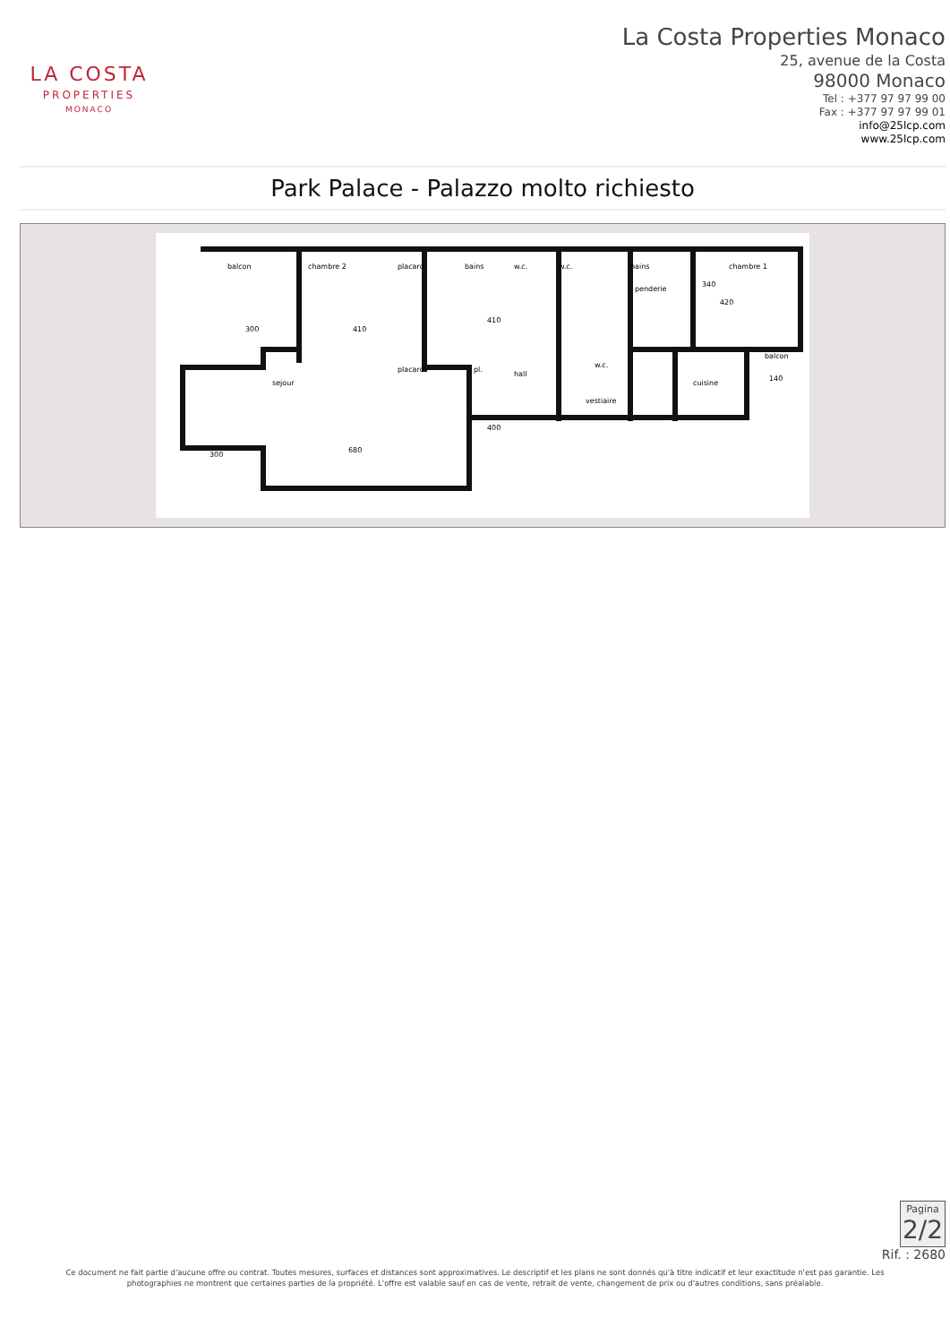LA COSTA
PROPERTIES
MONACO
La Costa Properties Monaco
25, avenue de la Costa
98000 Monaco
Tel : +377 97 97 99 00
Fax : +377 97 97 99 01
info@25lcp.com
www.25lcp.com
Park Palace - Palazzo molto richiesto
300
410
placard
pl.
hall
vestiaire
cuisine
balcon
140
420
680
300
chambre 1
chambre 2
placard
bains
bains
penderie
sejour
w.c.
w.c.
balcon
410
400
340
w.c.
Pagina
2/2
Rif. : 2680
Ce document ne fait partie d'aucune offre ou contrat. Toutes mesures, surfaces et distances sont approximatives. Le descriptif et les plans ne sont donnés qu'à titre indicatif et leur exactitude n'est pas garantie. Les photographies ne montrent que certaines parties de la propriété. L'offre est valable sauf en cas de vente, retrait de vente, changement de prix ou d'autres conditions, sans préalable.